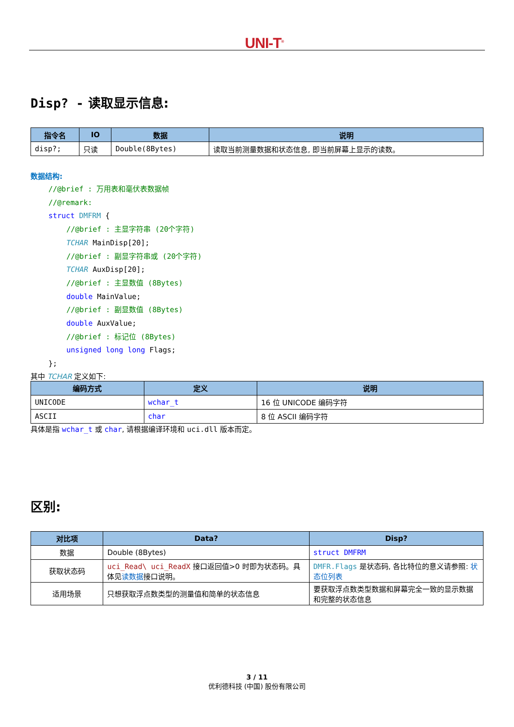UNI-T<sup>®</sup>
Disp? - 读取显示信息:
| 指令名 | IO | 数据 | 说明 |
| --- | --- | --- | --- |
| disp?; | 只读 | Double(8Bytes) | 读取当前测量数据和状态信息, 即当前屏幕上显示的读数。 |
数据结构:
//@brief : 万用表和毫伏表数据帧
//@remark:
struct DMFRM {
//@brief : 主显字符串 (20个字符)
TCHAR MainDisp[20];
//@brief : 副显字符串或 (20个字符)
TCHAR AuxDisp[20];
//@brief : 主显数值 (8Bytes)
double MainValue;
//@brief : 副显数值 (8Bytes)
double AuxValue;
//@brief : 标记位 (8Bytes)
unsigned long long Flags;
};
其中 TCHAR 定义如下:
| 编码方式 | 定义 | 说明 |
| --- | --- | --- |
| UNICODE | wchar_t | 16 位 UNICODE 编码字符 |
| ASCII | char | 8 位 ASCII 编码字符 |
具体是指 wchar_t 或 char, 请根据编译环境和 uci.dll 版本而定。
区别:
| 对比项 | Data? | Disp? |
| --- | --- | --- |
| 数据 | Double (8Bytes) | struct DMFRM |
| 获取状态码 | uci_Read\ uci_ReadX 接口返回值>0 时即为状态码。具体见 读数据 接口说明。 | DMFR.Flags 是状态码, 各比特位的意义请参照: 状态位列表 |
| 适用场景 | 只想获取浮点数类型的测量值和简单的状态信息 | 要获取浮点数类型数据和屏幕完全一致的显示数据和完整的状态信息 |
3 / 11
优利德科技 (中国) 股份有限公司